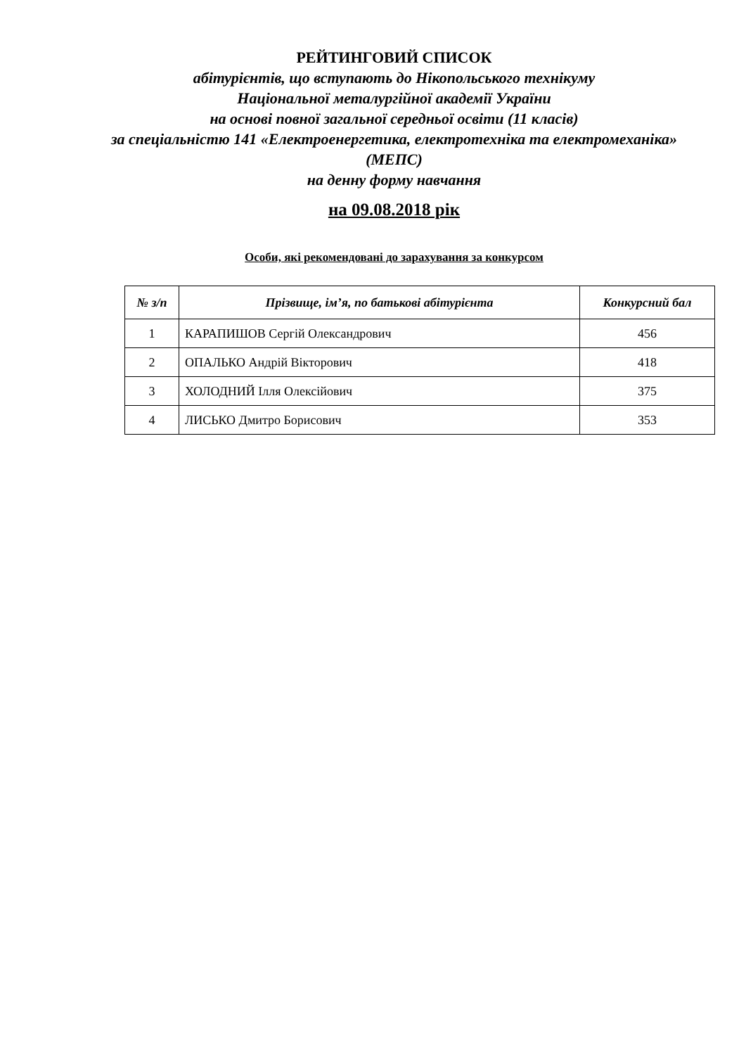РЕЙТИНГОВИЙ СПИСОК
абітурієнтів, що вступають до Нікопольського технікуму
Національної металургійної академії України
на основі повної загальної середньої освіти (11 класів)
за спеціальністю 141 «Електроенергетика, електротехніка та електромеханіка» (МЕПС)
на денну форму навчання
на 09.08.2018 рік
Особи, які рекомендовані до зарахування за конкурсом
| № з/п | Прізвище, ім’я, по батькові абітурієнта | Конкурсний бал |
| --- | --- | --- |
| 1 | КАРАПИШОВ Сергій Олександрович | 456 |
| 2 | ОПАЛЬКО Андрій Вікторович | 418 |
| 3 | ХОЛОДНИЙ Ілля Олексійович | 375 |
| 4 | ЛИСЬКО Дмитро Борисович | 353 |